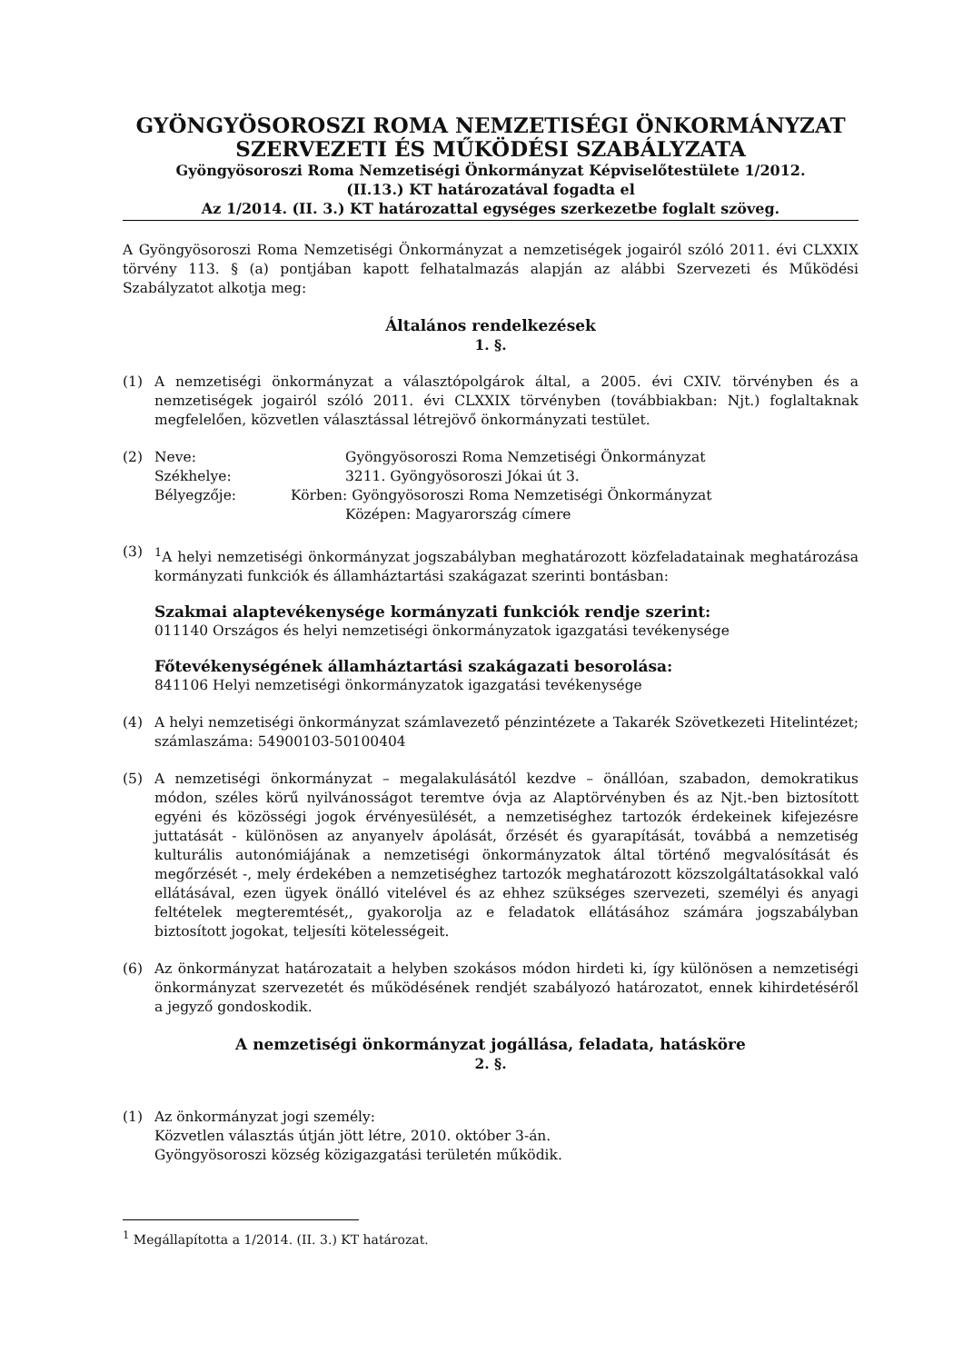GYÖNGYÖSOROSZI ROMA NEMZETISÉGI ÖNKORMÁNYZAT
SZERVEZETI ÉS MŰKÖDÉSI SZABÁLYZATA
Gyöngyösoroszi Roma Nemzetiségi Önkormányzat Képviselőtestülete 1/2012.
(II.13.) KT határozatával fogadta el
Az 1/2014. (II. 3.) KT határozattal egységes szerkezetbe foglalt szöveg.
A Gyöngyösoroszi Roma Nemzetiségi Önkormányzat a nemzetiségek jogairól szóló 2011. évi CLXXIX törvény 113. § (a) pontjában kapott felhatalmazás alapján az alábbi Szervezeti és Működési Szabályzatot alkotja meg:
Általános rendelkezések
1. §.
(1) A nemzetiségi önkormányzat a választópolgárok által, a 2005. évi CXIV. törvényben és a nemzetiségek jogairól szóló 2011. évi CLXXIX törvényben (továbbiakban: Njt.) foglaltaknak megfelelően, közvetlen választással létrejövő önkormányzati testület.
(2) Neve: Gyöngyösoroszi Roma Nemzetiségi Önkormányzat
Székhelye: 3211. Gyöngyösoroszi Jókai út 3.
Bélyegzője: Körben: Gyöngyösoroszi Roma Nemzetiségi Önkormányzat
Középen: Magyarország címere
(3) <sup>1</sup> A helyi nemzetiségi önkormányzat jogszabályban meghatározott közfeladatainak meghatározása kormányzati funkciók és államháztartási szakágazat szerinti bontásban:
Szakmai alaptevékenysége kormányzati funkciók rendje szerint:
011140 Országos és helyi nemzetiségi önkormányzatok igazgatási tevékenysége
Főtevékenységének államháztartási szakágazati besorolása:
841106 Helyi nemzetiségi önkormányzatok igazgatási tevékenysége
(4) A helyi nemzetiségi önkormányzat számlavezető pénzintézete a Takarék Szövetkezeti Hitelintézet; számlaszáma: 54900103-50100404
(5) A nemzetiségi önkormányzat – megalakulásától kezdve – önállóan, szabadon, demokratikus módon, széles körű nyilvánosságot teremtve óvja az Alaptörvényben és az Njt.-ben biztosított egyéni és közösségi jogok érvényesülését, a nemzetiséghez tartozók érdekeinek kifejezésre juttatását - különösen az anyanyelv ápolását, őrzését és gyarapítását, továbbá a nemzetiség kulturális autonómiájának a nemzetiségi önkormányzatok által történő megvalósítását és megőrzését -, mely érdekében a nemzetiséghez tartozók meghatározott közszolgáltatásokkal való ellátásával, ezen ügyek önálló vitelével és az ehhez szükséges szervezeti, személyi és anyagi feltételek megteremtését,, gyakorolja az e feladatok ellátásához számára jogszabályban biztosított jogokat, teljesíti kötelességeit.
(6) Az önkormányzat határozatait a helyben szokásos módon hirdeti ki, így különösen a nemzetiségi önkormányzat szervezetét és működésének rendjét szabályozó határozatot, ennek kihirdetéséről a jegyző gondoskodik.
A nemzetiségi önkormányzat jogállása, feladata, hatásköre
2. §.
(1) Az önkormányzat jogi személy:
Közvetlen választás útján jött létre, 2010. október 3-án.
Gyöngyösoroszi község közigazgatási területén működik.
<sup>1</sup> Megállapította a 1/2014. (II. 3.) KT határozat.